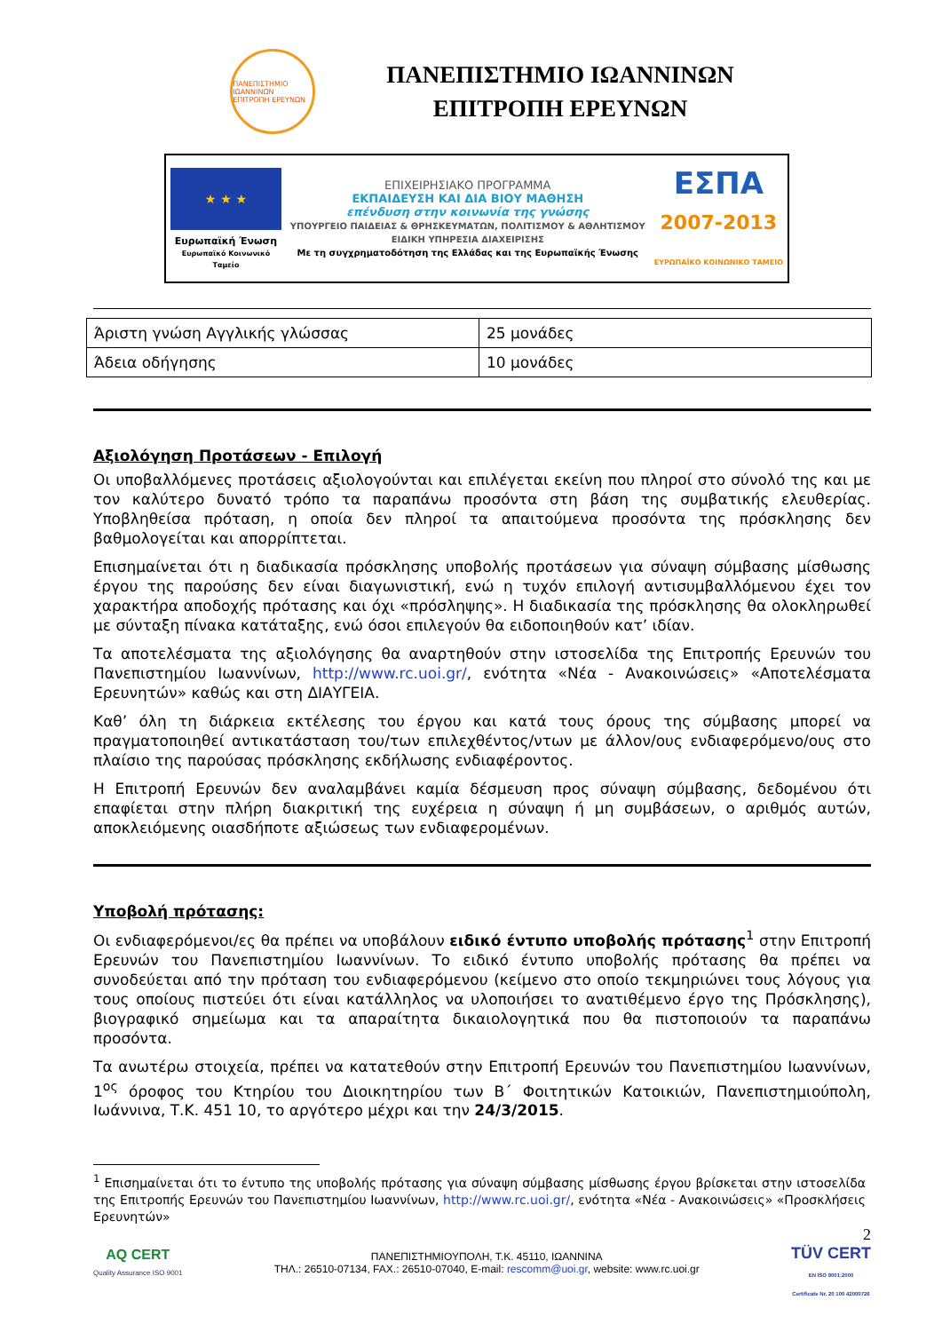ΠΑΝΕΠΙΣΤΗΜΙΟ ΙΩΑΝΝΙΝΩΝ ΕΠΙΤΡΟΠΗ ΕΡΕΥΝΩΝ
ΠΑΝΕΠΙΣΤΗΜΙΟ ΙΩΑΝΝΙΝΩΝ
ΕΠΙΤΡΟΠΗ ΕΡΕΥΝΩΝ
★ ★ ★
Ευρωπαϊκή Ένωση
Ευρωπαϊκό Κοινωνικό Ταμείο
ΕΠΙΧΕΙΡΗΣΙΑΚΟ ΠΡΟΓΡΑΜΜΑ
ΕΚΠΑΙΔΕΥΣΗ ΚΑΙ ΔΙΑ ΒΙΟΥ ΜΑΘΗΣΗ
επένδυση στην κοινωνία της γνώσης
ΥΠΟΥΡΓΕΙΟ ΠΑΙΔΕΙΑΣ & ΘΡΗΣΚΕΥΜΑΤΩΝ, ΠΟΛΙΤΙΣΜΟΥ & ΑΘΛΗΤΙΣΜΟΥ
ΕΙΔΙΚΗ ΥΠΗΡΕΣΙΑ ΔΙΑΧΕΙΡΙΣΗΣ
Με τη συγχρηματοδότηση της Ελλάδας και της Ευρωπαϊκής Ένωσης
ΕΣΠΑ
2007-2013
ΕΥΡΩΠΑΪΚΟ ΚΟΙΝΩΝΙΚΟ ΤΑΜΕΙΟ
| Άριστη γνώση Αγγλικής γλώσσας | 25 μονάδες |
| Άδεια οδήγησης | 10 μονάδες |
Αξιολόγηση Προτάσεων - Επιλογή
Οι υποβαλλόμενες προτάσεις αξιολογούνται και επιλέγεται εκείνη που πληροί στο σύνολό της και με τον καλύτερο δυνατό τρόπο τα παραπάνω προσόντα στη βάση της συμβατικής ελευθερίας. Υποβληθείσα πρόταση, η οποία δεν πληροί τα απαιτούμενα προσόντα της πρόσκλησης δεν βαθμολογείται και απορρίπτεται.
Επισημαίνεται ότι η διαδικασία πρόσκλησης υποβολής προτάσεων για σύναψη σύμβασης μίσθωσης έργου της παρούσης δεν είναι διαγωνιστική, ενώ η τυχόν επιλογή αντισυμβαλλόμενου έχει τον χαρακτήρα αποδοχής πρότασης και όχι «πρόσληψης». Η διαδικασία της πρόσκλησης θα ολοκληρωθεί με σύνταξη πίνακα κατάταξης, ενώ όσοι επιλεγούν θα ειδοποιηθούν κατ’ ιδίαν.
Τα αποτελέσματα της αξιολόγησης θα αναρτηθούν στην ιστοσελίδα της Επιτροπής Ερευνών του Πανεπιστημίου Ιωαννίνων, http://www.rc.uoi.gr/, ενότητα «Νέα - Ανακοινώσεις» «Αποτελέσματα Ερευνητών» καθώς και στη ΔΙΑΥΓΕΙΑ.
Καθ’ όλη τη διάρκεια εκτέλεσης του έργου και κατά τους όρους της σύμβασης μπορεί να πραγματοποιηθεί αντικατάσταση του/των επιλεχθέντος/ντων με άλλον/ους ενδιαφερόμενο/ους στο πλαίσιο της παρούσας πρόσκλησης εκδήλωσης ενδιαφέροντος.
Η Επιτροπή Ερευνών δεν αναλαμβάνει καμία δέσμευση προς σύναψη σύμβασης, δεδομένου ότι επαφίεται στην πλήρη διακριτική της ευχέρεια η σύναψη ή μη συμβάσεων, ο αριθμός αυτών, αποκλειόμενης οιασδήποτε αξιώσεως των ενδιαφερομένων.
Υποβολή πρότασης:
Οι ενδιαφερόμενοι/ες θα πρέπει να υποβάλουν ειδικό έντυπο υποβολής πρότασης<sup>1</sup> στην Επιτροπή Ερευνών του Πανεπιστημίου Ιωαννίνων. Το ειδικό έντυπο υποβολής πρότασης θα πρέπει να συνοδεύεται από την πρόταση του ενδιαφερόμενου (κείμενο στο οποίο τεκμηριώνει τους λόγους για τους οποίους πιστεύει ότι είναι κατάλληλος να υλοποιήσει το ανατιθέμενο έργο της Πρόσκλησης), βιογραφικό σημείωμα και τα απαραίτητα δικαιολογητικά που θα πιστοποιούν τα παραπάνω προσόντα.
Τα ανωτέρω στοιχεία, πρέπει να κατατεθούν στην Επιτροπή Ερευνών του Πανεπιστημίου Ιωαννίνων, 1<sup>ος</sup> όροφος του Κτηρίου του Διοικητηρίου των Β΄ Φοιτητικών Κατοικιών, Πανεπιστημιούπολη, Ιωάννινα, Τ.Κ. 451 10, το αργότερο μέχρι και την 24/3/2015.
<sup>1</sup> Επισημαίνεται ότι το έντυπο της υποβολής πρότασης για σύναψη σύμβασης μίσθωσης έργου βρίσκεται στην ιστοσελίδα της Επιτροπής Ερευνών του Πανεπιστημίου Ιωαννίνων, http://www.rc.uoi.gr/, ενότητα «Νέα - Ανακοινώσεις» «Προσκλήσεις Ερευνητών»
AQ CERT
Quality Assurance ISO 9001
ΠΑΝΕΠΙΣΤΗΜΙΟΥΠΟΛΗ, Τ.Κ. 45110, ΙΩΑΝΝΙΝΑ
ΤΗΛ.: 26510-07134, FAX.: 26510-07040, E-mail: rescomm@uoi.gr, website: www.rc.uoi.gr
2
TÜV CERT
EN ISO 9001:2000
Certificate Nr. 20 100 42000726